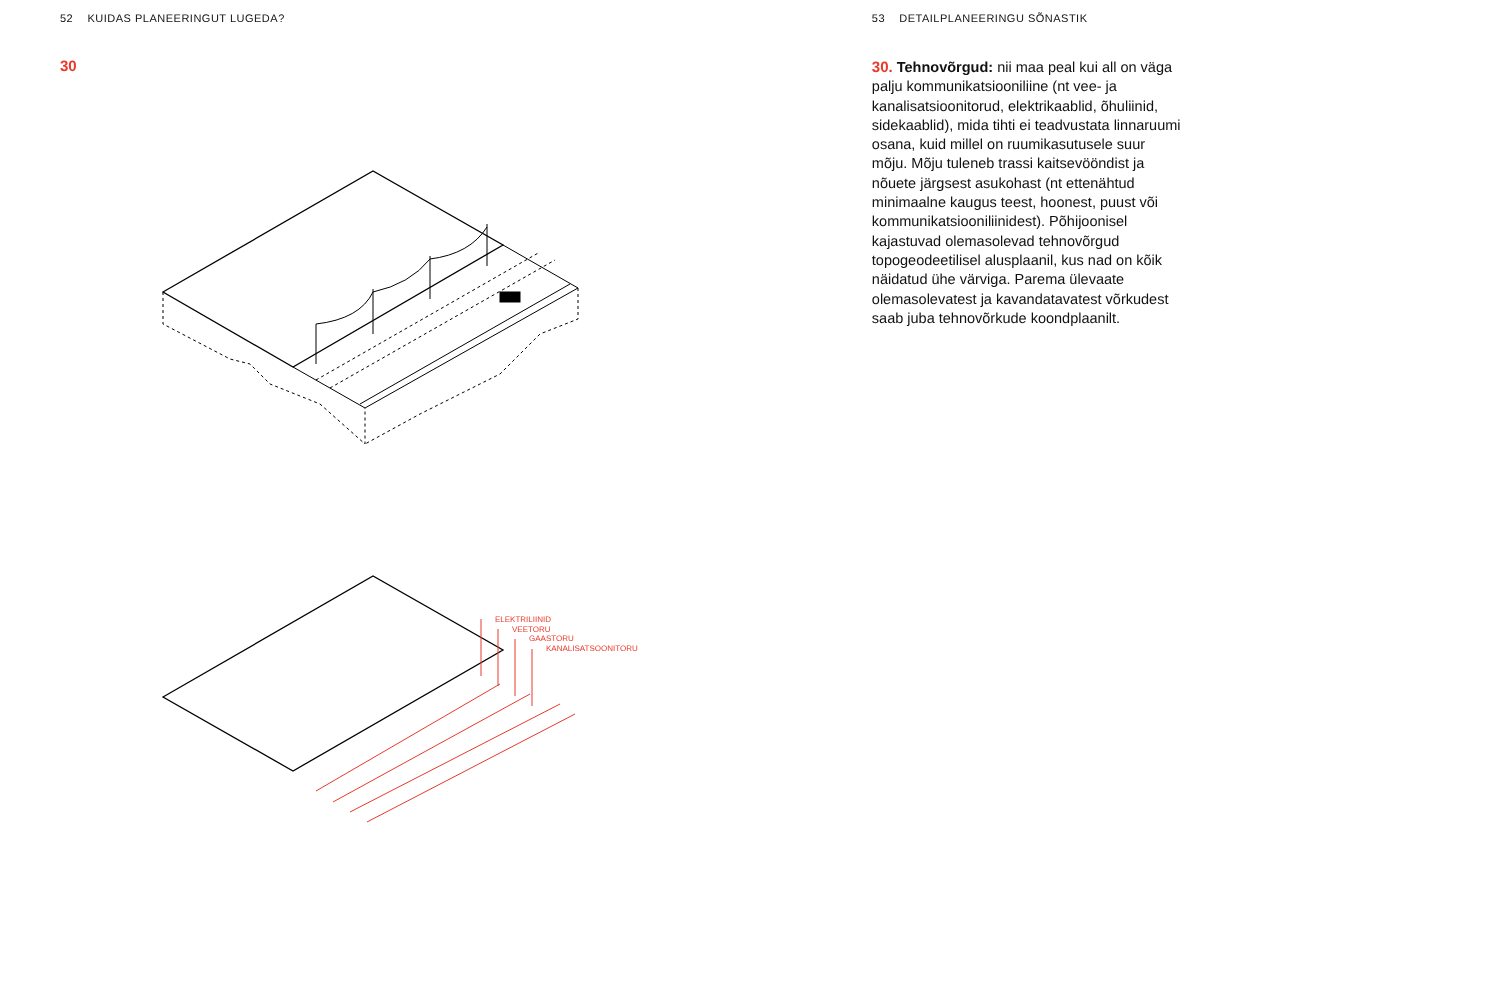52 KUIDAS PLANEERINGUT LUGEDA?
30
ELEKTRILIINID
VEETORU
GAASTORU
KANALISATSOONITORU
53 DETAILPLANEERINGU SÕNASTIK
30. Tehnovõrgud: nii maa peal kui all on väga palju kommunikatsiooniliine (nt vee- ja kanalisatsioonitorud, elektrikaablid, õhuliinid, sidekaablid), mida tihti ei teadvustata linnaruumi osana, kuid millel on ruumikasutusele suur mõju. Mõju tuleneb trassi kaitsevööndist ja nõuete järgsest asukohast (nt ettenähtud minimaalne kaugus teest, hoonest, puust või kommunikatsiooniliinidest). Põhijoonisel kajastuvad olemasolevad tehnovõrgud topogeodeetilisel alusplaanil, kus nad on kõik näidatud ühe värviga. Parema ülevaate olemasolevatest ja kavandatavatest võrkudest saab juba tehnovõrkude koondplaanilt.